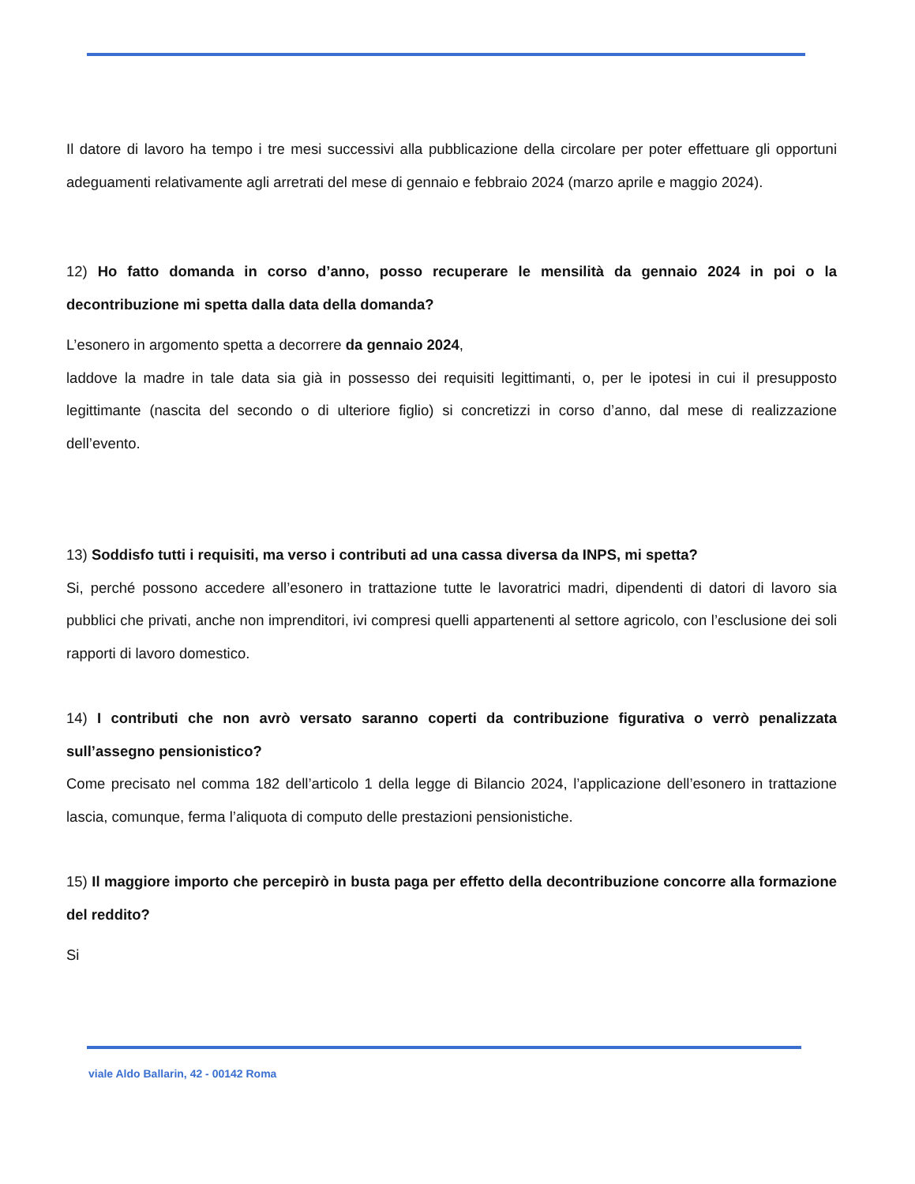Il datore di lavoro ha tempo i tre mesi successivi alla pubblicazione della circolare per poter effettuare gli opportuni adeguamenti relativamente agli arretrati del mese di gennaio e febbraio 2024 (marzo aprile e maggio 2024).
12) Ho fatto domanda in corso d’anno, posso recuperare le mensilità da gennaio 2024 in poi o la decontribuzione mi spetta dalla data della domanda?
L’esonero in argomento spetta a decorrere da gennaio 2024,
laddove la madre in tale data sia già in possesso dei requisiti legittimanti, o, per le ipotesi in cui il presupposto legittimante (nascita del secondo o di ulteriore figlio) si concretizzi in corso d’anno, dal mese di realizzazione dell’evento.
13) Soddisfo tutti i requisiti, ma verso i contributi ad una cassa diversa da INPS, mi spetta?
Si, perché possono accedere all’esonero in trattazione tutte le lavoratrici madri, dipendenti di datori di lavoro sia pubblici che privati, anche non imprenditori, ivi compresi quelli appartenenti al settore agricolo, con l’esclusione dei soli rapporti di lavoro domestico.
14) I contributi che non avrò versato saranno coperti da contribuzione figurativa o verrò penalizzata sull’assegno pensionistico?
Come precisato nel comma 182 dell’articolo 1 della legge di Bilancio 2024, l’applicazione dell’esonero in trattazione lascia, comunque, ferma l’aliquota di computo delle prestazioni pensionistiche.
15) Il maggiore importo che percepirò in busta paga per effetto della decontribuzione concorre alla formazione del reddito?
Si
viale Aldo Ballarin, 42 - 00142 Roma